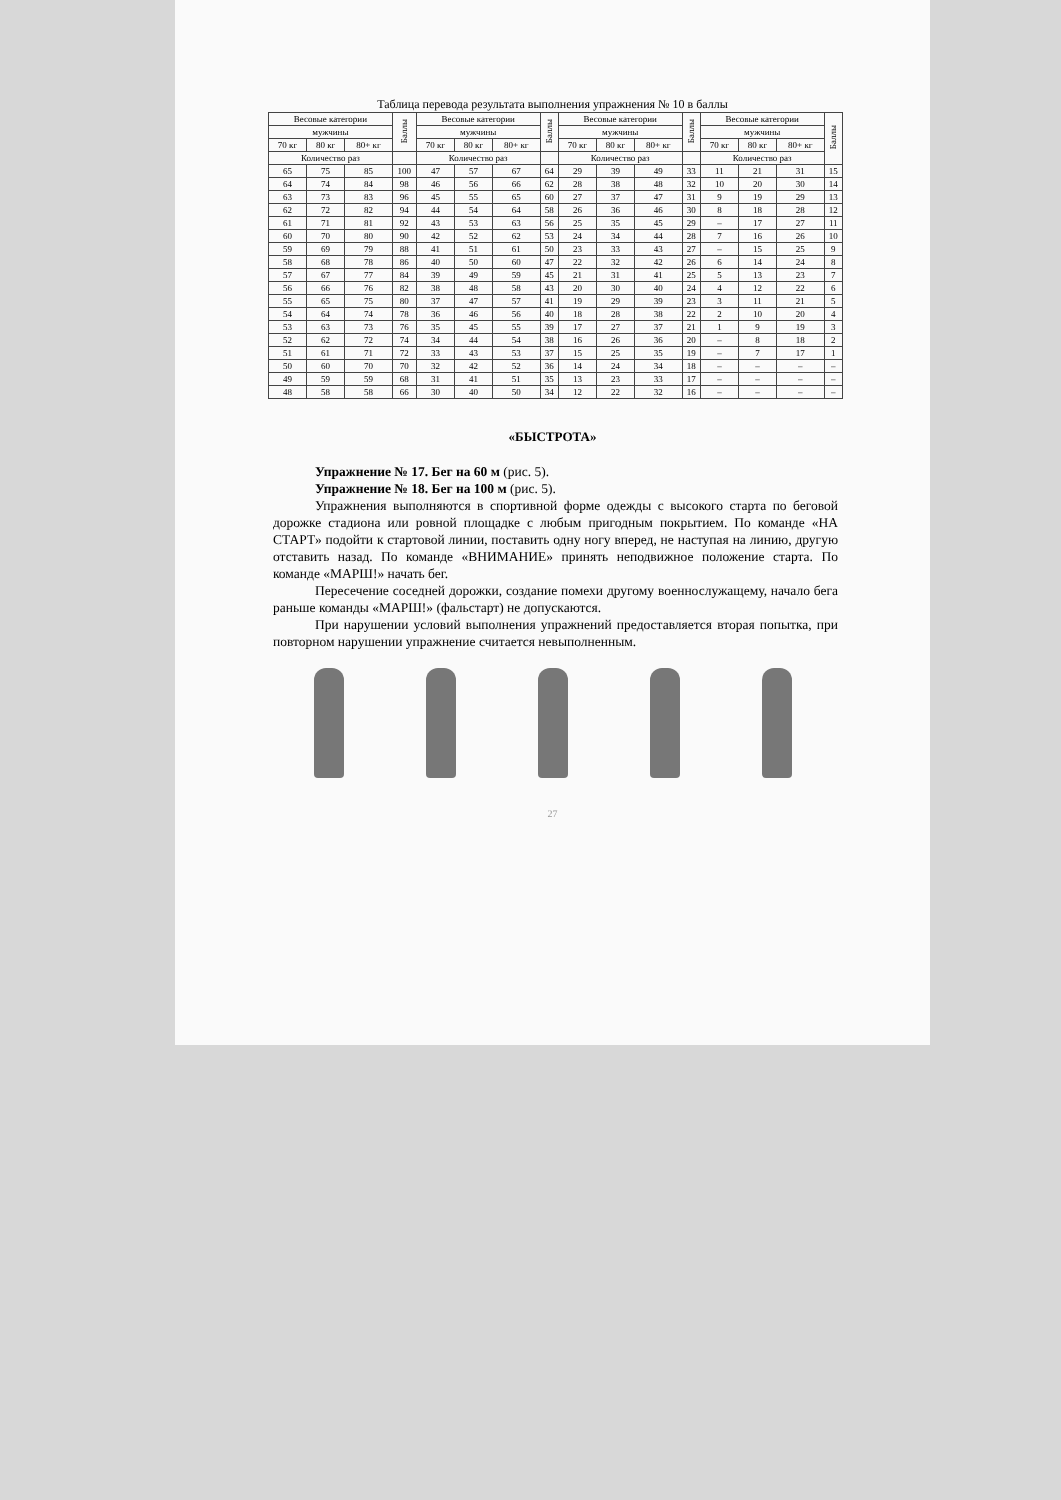Таблица перевода результата выполнения упражнения № 10 в баллы
| Весовые категории | | | Баллы | Весовые категории | | | Баллы | Весовые категории | | | Баллы | Весовые категории | | | Баллы |
| --- | --- | --- | --- | --- | --- | --- | --- | --- | --- | --- | --- | --- | --- | --- | --- |
| мужчины | | | | мужчины | | | | мужчины | | | | мужчины | | | |
| 70 кг | 80 кг | 80+ кг | | 70 кг | 80 кг | 80+ кг | | 70 кг | 80 кг | 80+ кг | | 70 кг | 80 кг | 80+ кг | |
| Количество раз | | | | Количество раз | | | | Количество раз | | | | Количество раз | | | |
| 65 | 75 | 85 | 100 | 47 | 57 | 67 | 64 | 29 | 39 | 49 | 33 | 11 | 21 | 31 | 15 |
| 64 | 74 | 84 | 98 | 46 | 56 | 66 | 62 | 28 | 38 | 48 | 32 | 10 | 20 | 30 | 14 |
| 63 | 73 | 83 | 96 | 45 | 55 | 65 | 60 | 27 | 37 | 47 | 31 | 9 | 19 | 29 | 13 |
| 62 | 72 | 82 | 94 | 44 | 54 | 64 | 58 | 26 | 36 | 46 | 30 | 8 | 18 | 28 | 12 |
| 61 | 71 | 81 | 92 | 43 | 53 | 63 | 56 | 25 | 35 | 45 | 29 | – | 17 | 27 | 11 |
| 60 | 70 | 80 | 90 | 42 | 52 | 62 | 53 | 24 | 34 | 44 | 28 | 7 | 16 | 26 | 10 |
| 59 | 69 | 79 | 88 | 41 | 51 | 61 | 50 | 23 | 33 | 43 | 27 | – | 15 | 25 | 9 |
| 58 | 68 | 78 | 86 | 40 | 50 | 60 | 47 | 22 | 32 | 42 | 26 | 6 | 14 | 24 | 8 |
| 57 | 67 | 77 | 84 | 39 | 49 | 59 | 45 | 21 | 31 | 41 | 25 | 5 | 13 | 23 | 7 |
| 56 | 66 | 76 | 82 | 38 | 48 | 58 | 43 | 20 | 30 | 40 | 24 | 4 | 12 | 22 | 6 |
| 55 | 65 | 75 | 80 | 37 | 47 | 57 | 41 | 19 | 29 | 39 | 23 | 3 | 11 | 21 | 5 |
| 54 | 64 | 74 | 78 | 36 | 46 | 56 | 40 | 18 | 28 | 38 | 22 | 2 | 10 | 20 | 4 |
| 53 | 63 | 73 | 76 | 35 | 45 | 55 | 39 | 17 | 27 | 37 | 21 | 1 | 9 | 19 | 3 |
| 52 | 62 | 72 | 74 | 34 | 44 | 54 | 38 | 16 | 26 | 36 | 20 | – | 8 | 18 | 2 |
| 51 | 61 | 71 | 72 | 33 | 43 | 53 | 37 | 15 | 25 | 35 | 19 | – | 7 | 17 | 1 |
| 50 | 60 | 70 | 70 | 32 | 42 | 52 | 36 | 14 | 24 | 34 | 18 | – | – | – | – |
| 49 | 59 | 59 | 68 | 31 | 41 | 51 | 35 | 13 | 23 | 33 | 17 | – | – | – | – |
| 48 | 58 | 58 | 66 | 30 | 40 | 50 | 34 | 12 | 22 | 32 | 16 | – | – | – | – |
«БЫСТРОТА»
Упражнение № 17. Бег на 60 м (рис. 5).
Упражнение № 18. Бег на 100 м (рис. 5).
Упражнения выполняются в спортивной форме одежды с высокого старта по беговой дорожке стадиона или ровной площадке с любым пригодным покрытием. По команде «НА СТАРТ» подойти к стартовой линии, поставить одну ногу вперед, не наступая на линию, другую отставить назад. По команде «ВНИМАНИЕ» принять неподвижное положение старта. По команде «МАРШ!» начать бег.
Пересечение соседней дорожки, создание помехи другому военнослужащему, начало бега раньше команды «МАРШ!» (фальстарт) не допускаются.
При нарушении условий выполнения упражнений предоставляется вторая попытка, при повторном нарушении упражнение считается невыполненным.
27